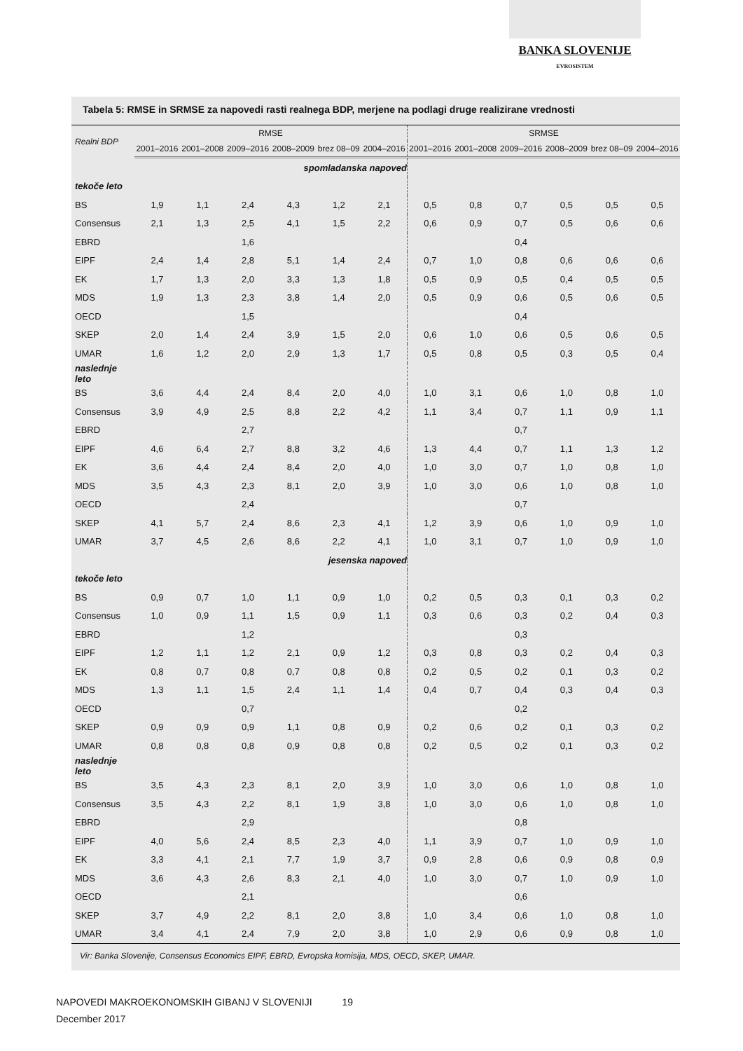BANKA SLOVENIJE
EVROSISTEM
Tabela 5: RMSE in SRMSE za napovedi rasti realnega BDP, merjene na podlagi druge realizirane vrednosti
| Realni BDP | RMSE | | | | | | SRMSE | | | | | |
| --- | --- | --- | --- | --- | --- | --- | --- | --- | --- | --- | --- | --- |
| | 2001–2016 | 2001–2008 | 2009–2016 | 2008–2009 | brez 08–09 | 2004–2016 | 2001–2016 | 2001–2008 | 2009–2016 | 2008–2009 | brez 08–09 | 2004–2016 |
| | spomladanska napoved | | | | | | | | | | | |
| tekoče leto | | | | | | | | | | | | |
| BS | 1,9 | 1,1 | 2,4 | 4,3 | 1,2 | 2,1 | 0,5 | 0,8 | 0,7 | 0,5 | 0,5 | 0,5 |
| Consensus | 2,1 | 1,3 | 2,5 | 4,1 | 1,5 | 2,2 | 0,6 | 0,9 | 0,7 | 0,5 | 0,6 | 0,6 |
| EBRD | | | 1,6 | | | | | | 0,4 | | | |
| EIPF | 2,4 | 1,4 | 2,8 | 5,1 | 1,4 | 2,4 | 0,7 | 1,0 | 0,8 | 0,6 | 0,6 | 0,6 |
| EK | 1,7 | 1,3 | 2,0 | 3,3 | 1,3 | 1,8 | 0,5 | 0,9 | 0,5 | 0,4 | 0,5 | 0,5 |
| MDS | 1,9 | 1,3 | 2,3 | 3,8 | 1,4 | 2,0 | 0,5 | 0,9 | 0,6 | 0,5 | 0,6 | 0,5 |
| OECD | | | 1,5 | | | | | | 0,4 | | | |
| SKEP | 2,0 | 1,4 | 2,4 | 3,9 | 1,5 | 2,0 | 0,6 | 1,0 | 0,6 | 0,5 | 0,6 | 0,5 |
| UMAR | 1,6 | 1,2 | 2,0 | 2,9 | 1,3 | 1,7 | 0,5 | 0,8 | 0,5 | 0,3 | 0,5 | 0,4 |
| naslednje leto | | | | | | | | | | | | |
| BS | 3,6 | 4,4 | 2,4 | 8,4 | 2,0 | 4,0 | 1,0 | 3,1 | 0,6 | 1,0 | 0,8 | 1,0 |
| Consensus | 3,9 | 4,9 | 2,5 | 8,8 | 2,2 | 4,2 | 1,1 | 3,4 | 0,7 | 1,1 | 0,9 | 1,1 |
| EBRD | | | 2,7 | | | | | | 0,7 | | | |
| EIPF | 4,6 | 6,4 | 2,7 | 8,8 | 3,2 | 4,6 | 1,3 | 4,4 | 0,7 | 1,1 | 1,3 | 1,2 |
| EK | 3,6 | 4,4 | 2,4 | 8,4 | 2,0 | 4,0 | 1,0 | 3,0 | 0,7 | 1,0 | 0,8 | 1,0 |
| MDS | 3,5 | 4,3 | 2,3 | 8,1 | 2,0 | 3,9 | 1,0 | 3,0 | 0,6 | 1,0 | 0,8 | 1,0 |
| OECD | | | 2,4 | | | | | | 0,7 | | | |
| SKEP | 4,1 | 5,7 | 2,4 | 8,6 | 2,3 | 4,1 | 1,2 | 3,9 | 0,6 | 1,0 | 0,9 | 1,0 |
| UMAR | 3,7 | 4,5 | 2,6 | 8,6 | 2,2 | 4,1 | 1,0 | 3,1 | 0,7 | 1,0 | 0,9 | 1,0 |
| | jesenska napoved | | | | | | | | | | | |
| tekoče leto | | | | | | | | | | | | |
| BS | 0,9 | 0,7 | 1,0 | 1,1 | 0,9 | 1,0 | 0,2 | 0,5 | 0,3 | 0,1 | 0,3 | 0,2 |
| Consensus | 1,0 | 0,9 | 1,1 | 1,5 | 0,9 | 1,1 | 0,3 | 0,6 | 0,3 | 0,2 | 0,4 | 0,3 |
| EBRD | | | 1,2 | | | | | | 0,3 | | | |
| EIPF | 1,2 | 1,1 | 1,2 | 2,1 | 0,9 | 1,2 | 0,3 | 0,8 | 0,3 | 0,2 | 0,4 | 0,3 |
| EK | 0,8 | 0,7 | 0,8 | 0,7 | 0,8 | 0,8 | 0,2 | 0,5 | 0,2 | 0,1 | 0,3 | 0,2 |
| MDS | 1,3 | 1,1 | 1,5 | 2,4 | 1,1 | 1,4 | 0,4 | 0,7 | 0,4 | 0,3 | 0,4 | 0,3 |
| OECD | | | 0,7 | | | | | | 0,2 | | | |
| SKEP | 0,9 | 0,9 | 0,9 | 1,1 | 0,8 | 0,9 | 0,2 | 0,6 | 0,2 | 0,1 | 0,3 | 0,2 |
| UMAR | 0,8 | 0,8 | 0,8 | 0,9 | 0,8 | 0,8 | 0,2 | 0,5 | 0,2 | 0,1 | 0,3 | 0,2 |
| naslednje leto | | | | | | | | | | | | |
| BS | 3,5 | 4,3 | 2,3 | 8,1 | 2,0 | 3,9 | 1,0 | 3,0 | 0,6 | 1,0 | 0,8 | 1,0 |
| Consensus | 3,5 | 4,3 | 2,2 | 8,1 | 1,9 | 3,8 | 1,0 | 3,0 | 0,6 | 1,0 | 0,8 | 1,0 |
| EBRD | | | 2,9 | | | | | | 0,8 | | | |
| EIPF | 4,0 | 5,6 | 2,4 | 8,5 | 2,3 | 4,0 | 1,1 | 3,9 | 0,7 | 1,0 | 0,9 | 1,0 |
| EK | 3,3 | 4,1 | 2,1 | 7,7 | 1,9 | 3,7 | 0,9 | 2,8 | 0,6 | 0,9 | 0,8 | 0,9 |
| MDS | 3,6 | 4,3 | 2,6 | 8,3 | 2,1 | 4,0 | 1,0 | 3,0 | 0,7 | 1,0 | 0,9 | 1,0 |
| OECD | | | 2,1 | | | | | | 0,6 | | | |
| SKEP | 3,7 | 4,9 | 2,2 | 8,1 | 2,0 | 3,8 | 1,0 | 3,4 | 0,6 | 1,0 | 0,8 | 1,0 |
| UMAR | 3,4 | 4,1 | 2,4 | 7,9 | 2,0 | 3,8 | 1,0 | 2,9 | 0,6 | 0,9 | 0,8 | 1,0 |
Vir: Banka Slovenije, Consensus Economics EIPF, EBRD, Evropska komisija, MDS, OECD, SKEP, UMAR.
NAPOVEDI MAKROEKONOMSKIH GIBANJ V SLOVENIJI 19
December 2017